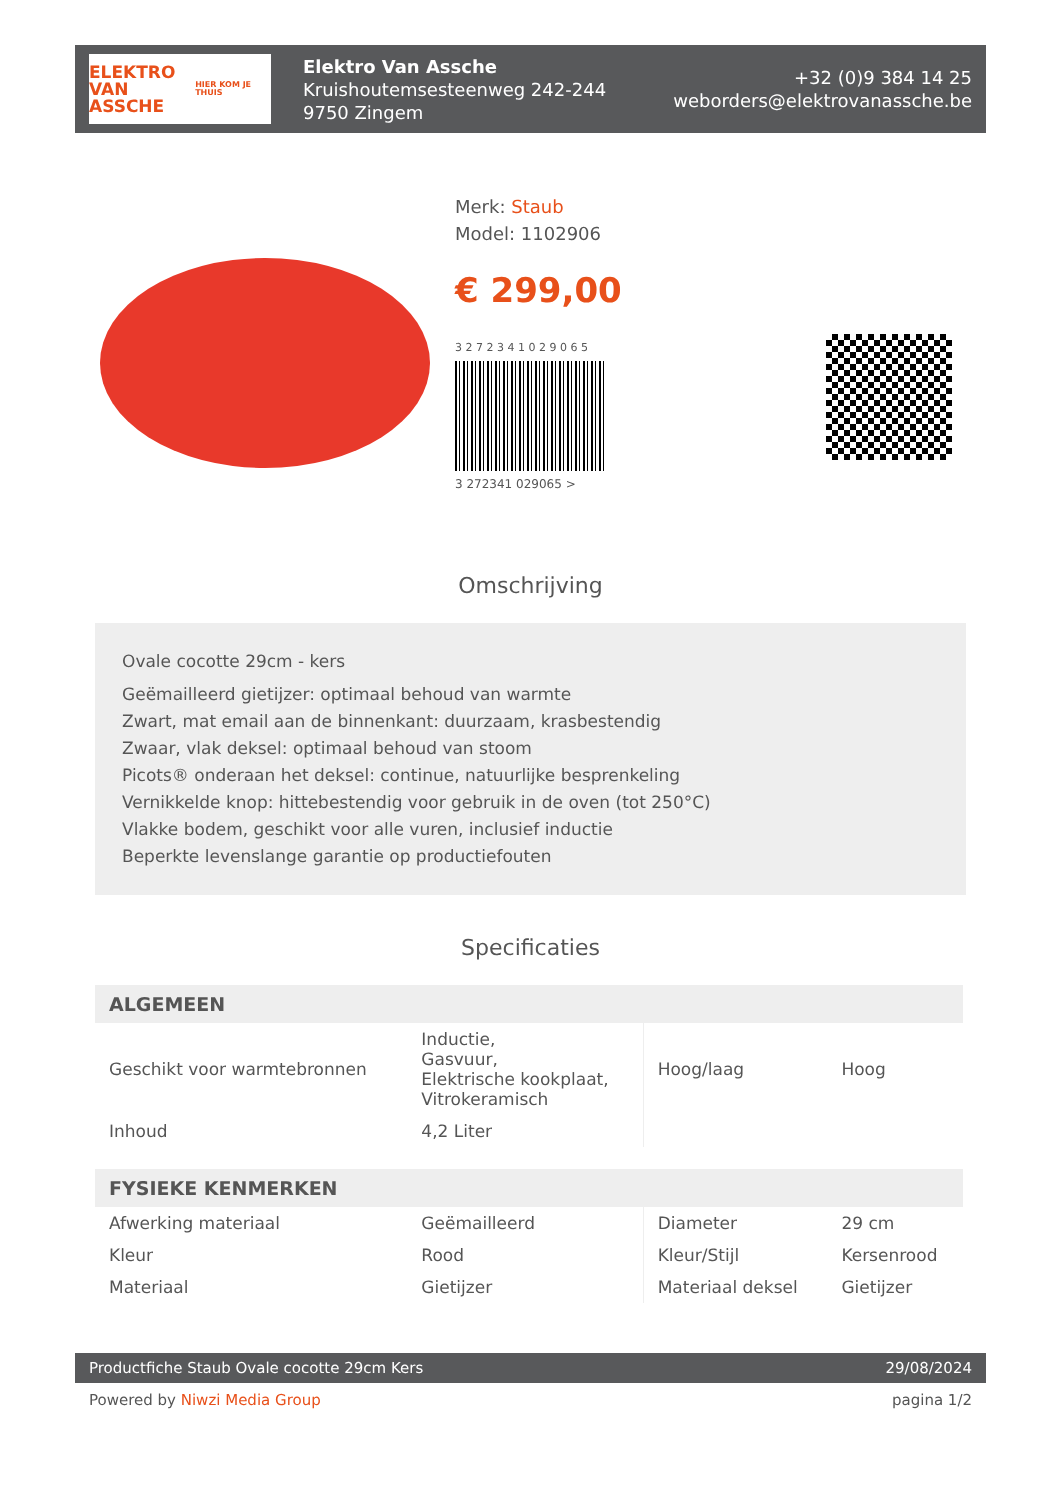ELEKTRO
VAN ASSCHE
HIER KOM JE THUIS
Elektro Van Assche
Kruishoutemsesteenweg 242-244
9750 Zingem
+32 (0)9 384 14 25
weborders@elektrovanassche.be
Merk: Staub
Model: 1102906
€ 299,00
3 2 7 2 3 4 1 0 2 9 0 6 5
3 272341 029065 >
Omschrijving
Ovale cocotte 29cm - kers
Geëmailleerd gietijzer: optimaal behoud van warmte
Zwart, mat email aan de binnenkant: duurzaam, krasbestendig
Zwaar, vlak deksel: optimaal behoud van stoom
Picots® onderaan het deksel: continue, natuurlijke besprenkeling
Vernikkelde knop: hittebestendig voor gebruik in de oven (tot 250°C)
Vlakke bodem, geschikt voor alle vuren, inclusief inductie
Beperkte levenslange garantie op productiefouten
Specificaties
| ALGEMEEN | | | |
| --- | --- | --- | --- |
| Geschikt voor warmtebronnen | Inductie, Gasvuur, Elektrische kookplaat, Vitrokeramisch | Hoog/laag | Hoog |
| Inhoud | 4,2 Liter | | |
| FYSIEKE KENMERKEN | | | |
| Afwerking materiaal | Geëmailleerd | Diameter | 29 cm |
| Kleur | Rood | Kleur/Stijl | Kersenrood |
| Materiaal | Gietijzer | Materiaal deksel | Gietijzer |
Productfiche Staub Ovale cocotte 29cm Kers 29/08/2024
Powered by Niwzi Media Group pagina 1/2